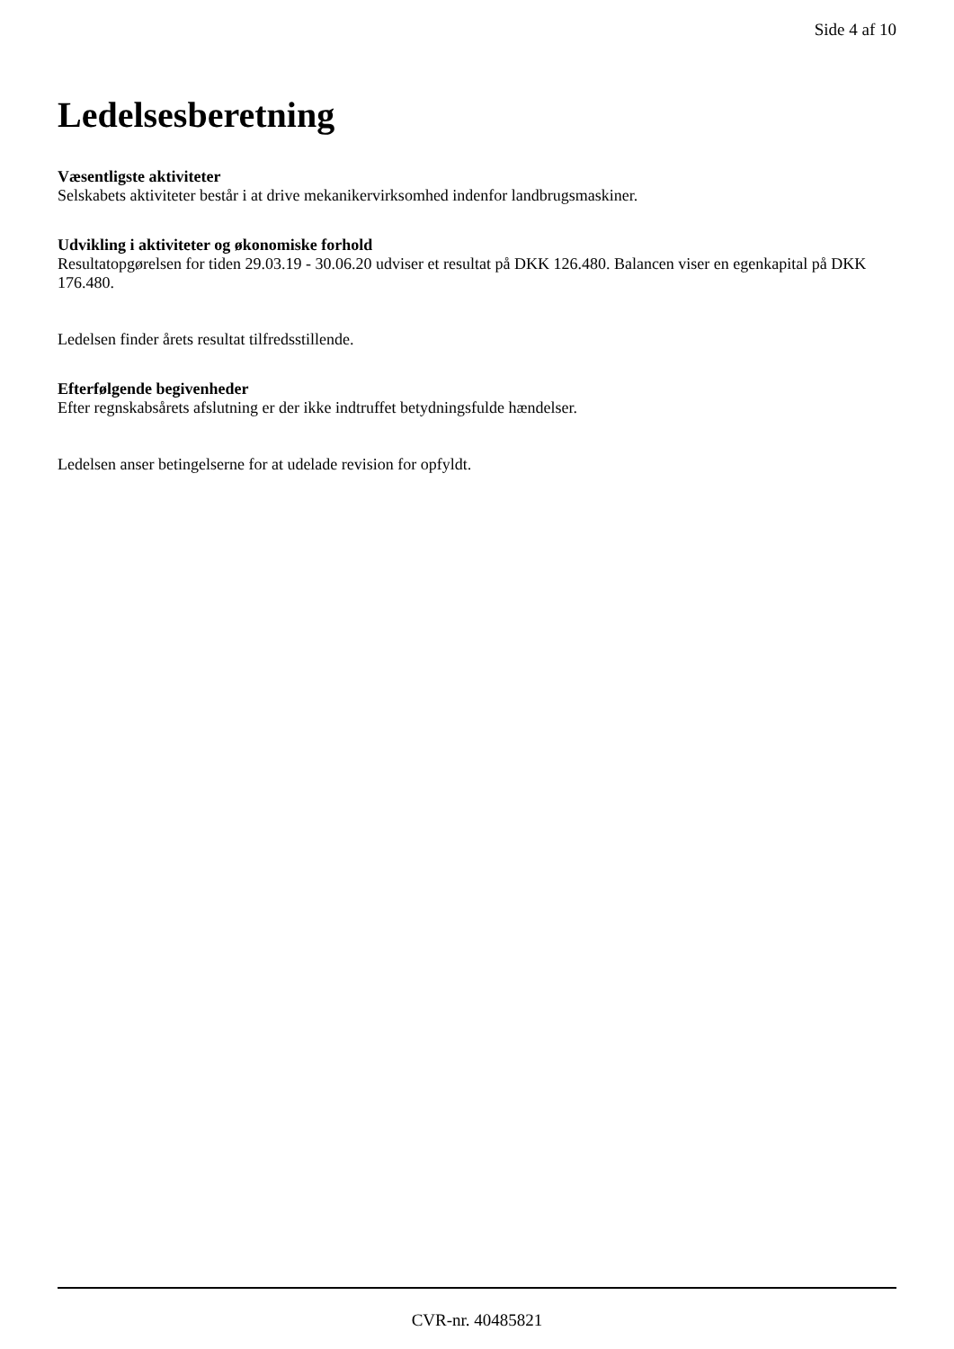Side 4 af 10
Ledelsesberetning
Væsentligste aktiviteter
Selskabets aktiviteter består i at drive mekanikervirksomhed indenfor landbrugsmaskiner.
Udvikling i aktiviteter og økonomiske forhold
Resultatopgørelsen for tiden 29.03.19 - 30.06.20 udviser et resultat på DKK 126.480. Balancen viser en egenkapital på DKK 176.480.
Ledelsen finder årets resultat tilfredsstillende.
Efterfølgende begivenheder
Efter regnskabsårets afslutning er der ikke indtruffet betydningsfulde hændelser.
Ledelsen anser betingelserne for at udelade revision for opfyldt.
CVR-nr. 40485821